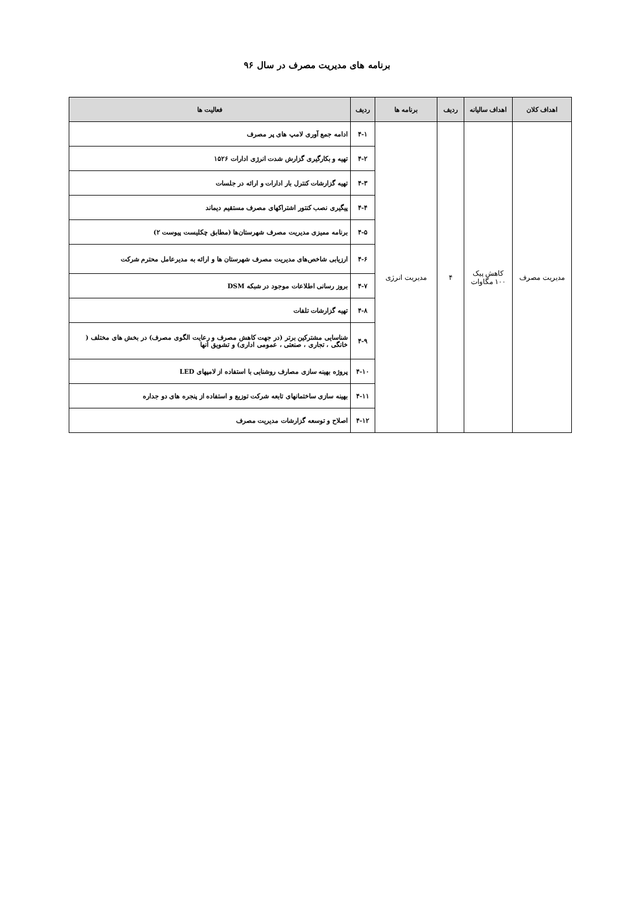برنامه های مدیریت مصرف در سال ۹۶
| اهداف کلان | اهداف سالیانه | ردیف | برنامه ها | ردیف | فعالیت ها |
| --- | --- | --- | --- | --- | --- |
| مدیریت مصرف | کاهش پیک ۱۰۰ مگاوات | ۴ | مدیریت انرژی | ۴-۱ | ادامه جمع آوری لامپ های پر مصرف |
| | | | | ۴-۲ | تهیه و بکارگیری گزارش شدت انرژی ادارات ۱۵۲۶ |
| | | | | ۴-۳ | تهیه گزارشات کنترل بار ادارات و ارائه در جلسات |
| | | | | ۴-۴ | پیگیری نصب کنتور اشتراکهای مصرف مستقیم دیماند |
| | | | | ۴-۵ | برنامه ممیزی مدیریت مصرف شهرستان‌ها (مطابق چکلیست پیوست ۲) |
| | | | | ۴-۶ | ارزیابی شاخص‌های مدیریت مصرف شهرستان ها و ارائه به مدیرعامل محترم شرکت |
| | | | | ۴-۷ | بروز رسانی اطلاعات موجود در شبکه DSM |
| | | | | ۴-۸ | تهیه گزارشات تلفات |
| | | | | ۴-۹ | شناسایی مشترکین برتر (در جهت کاهش مصرف و رعایت الگوی مصرف) در بخش های مختلف ( خانگی ، تجاری ، صنعتی ، عمومی اداری) و تشویق انها |
| | | | | ۴-۱۰ | پروژه بهینه سازی مصارف روشنایی با استفاده از لامپهای LED |
| | | | | ۴-۱۱ | بهینه سازی ساختمانهای تابعه شرکت توزیع و استفاده از پنجره های دو جداره |
| | | | | ۴-۱۲ | اصلاح و توسعه گزارشات مدیریت مصرف |